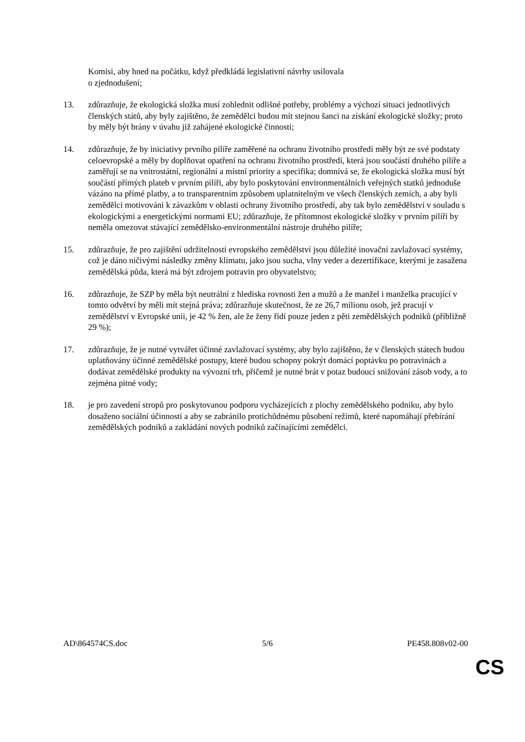Komisi, aby hned na počátku, když předkládá legislativní návrhy usilovala
o zjednodušení;
13. zdůrazňuje, že ekologická složka musí zohlednit odlišné potřeby, problémy a výchozí situaci jednotlivých členských států, aby byly zajištěno, že zemědělci budou mít stejnou šanci na získání ekologické složky; proto by měly být brány v úvahu již zahájené ekologické činnosti;
14. zdůrazňuje, že by iniciativy prvního pilíře zaměřené na ochranu životního prostředí měly být ze své podstaty celoevropské a měly by doplňovat opatření na ochranu životního prostředí, která jsou součástí druhého pilíře a zaměřují se na vnitrostátní, regionální a místní priority a specifika; domnívá se, že ekologická složka musí být součástí přímých plateb v prvním pilíři, aby bylo poskytování environmentálních veřejných statků jednoduše vázáno na přímé platby, a to transparentním způsobem uplatnitelným ve všech členských zemích, a aby byli zemědělci motivováni k závazkům v oblasti ochrany životního prostředí, aby tak bylo zemědělství v souladu s ekologickými a energetickými normami EU; zdůrazňuje, že přítomnost ekologické složky v prvním pilíři by neměla omezovat stávající zemědělsko-environmentální nástroje druhého pilíře;
15. zdůrazňuje, že pro zajištění udržitelnosti evropského zemědělství jsou důležité inovační zavlažovací systémy, což je dáno ničivými následky změny klimatu, jako jsou sucha, vlny veder a dezertifikace, kterými je zasažena zemědělská půda, která má být zdrojem potravin pro obyvatelstvo;
16. zdůrazňuje, že SZP by měla být neutrální z hlediska rovnosti žen a mužů a že manžel i manželka pracující v tomto odvětví by měli mít stejná práva; zdůrazňuje skutečnost, že ze 26,7 milionu osob, jež pracují v zemědělství v Evropské unii, je 42 % žen, ale že ženy řídí pouze jeden z pěti zemědělských podniků (přibližně 29 %);
17. zdůrazňuje, že je nutné vytvářet účinné zavlažovací systémy, aby bylo zajištěno, že v členských státech budou uplatňovány účinné zemědělské postupy, které budou schopny pokrýt domácí poptávku po potravinách a dodávat zemědělské produkty na vývozní trh, přičemž je nutné brát v potaz budoucí snižování zásob vody, a to zejména pitné vody;
18. je pro zavedení stropů pro poskytovanou podporu vycházejících z plochy zemědělského podniku, aby bylo dosaženo sociální účinnosti a aby se zabránilo protichůdnému působení režimů, které napomáhají přebírání zemědělských podniků a zakládání nových podniků začínajícími zemědělci.
AD\864574CS.doc 5/6 PE458.808v02-00
CS